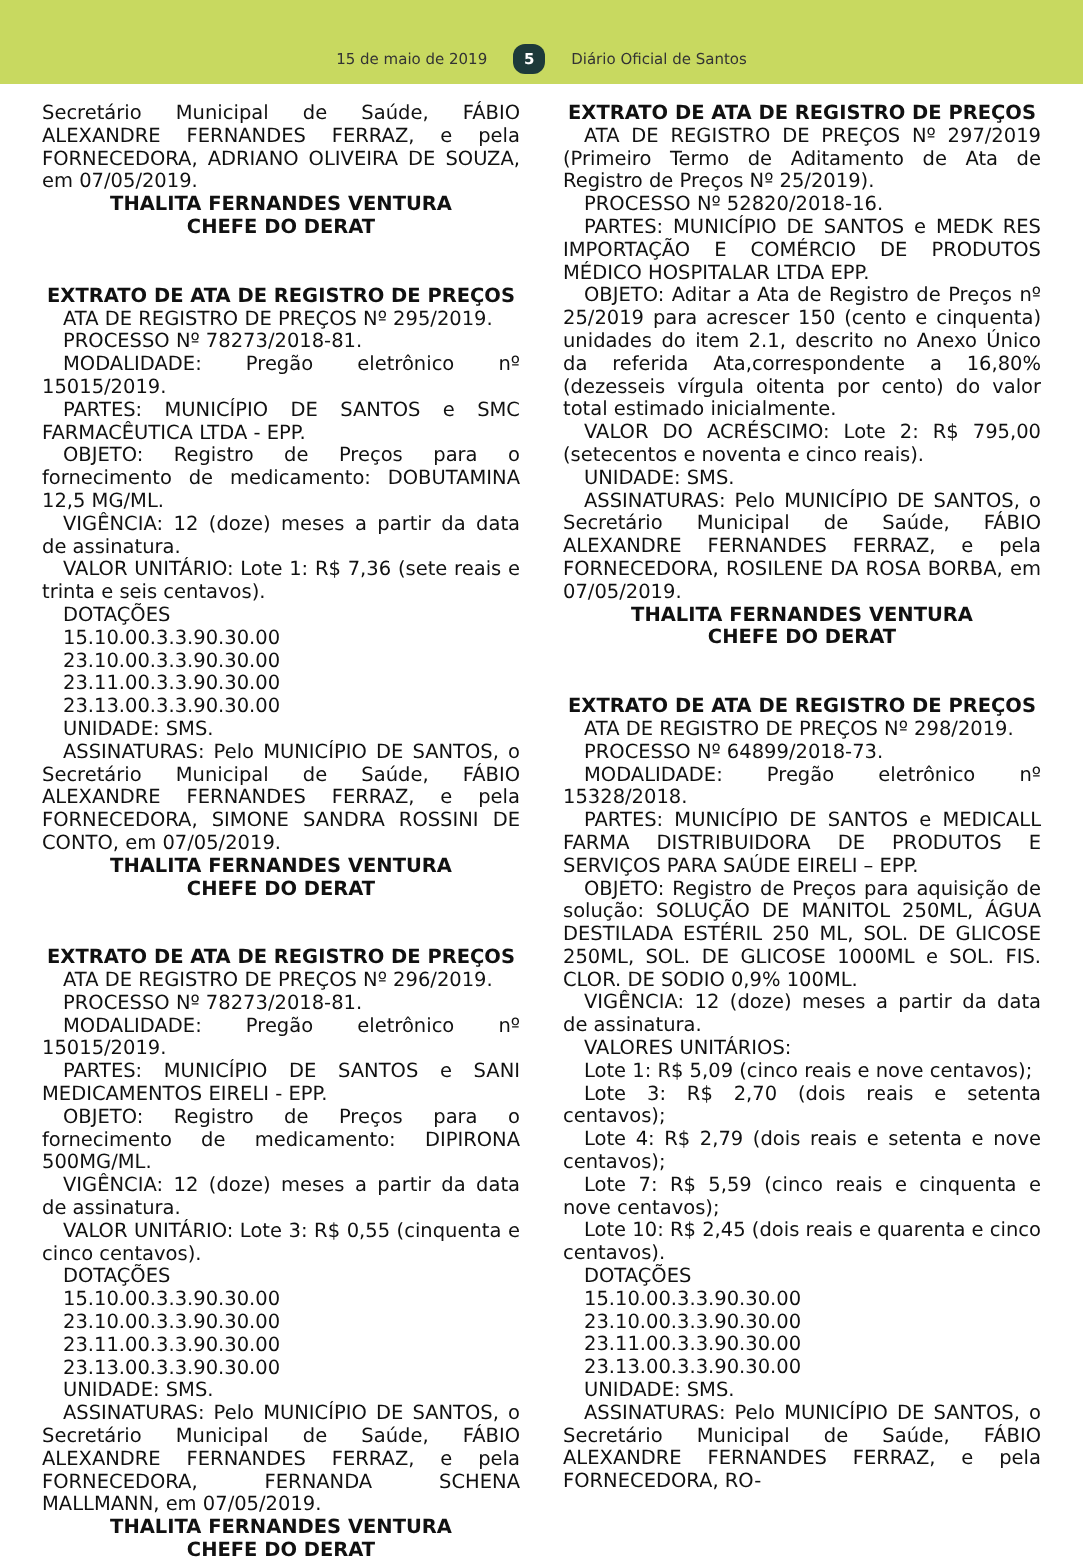15 de maio de 2019 5 Diário Oficial de Santos
Secretário Municipal de Saúde, FÁBIO ALEXANDRE FERNANDES FERRAZ, e pela FORNECEDORA, ADRIANO OLIVEIRA DE SOUZA, em 07/05/2019.
THALITA FERNANDES VENTURA
CHEFE DO DERAT
EXTRATO DE ATA DE REGISTRO DE PREÇOS
ATA DE REGISTRO DE PREÇOS Nº 295/2019.
PROCESSO Nº 78273/2018-81.
MODALIDADE: Pregão eletrônico nº 15015/2019.
PARTES: MUNICÍPIO DE SANTOS e SMC FARMACÊUTICA LTDA - EPP.
OBJETO: Registro de Preços para o fornecimento de medicamento: DOBUTAMINA 12,5 MG/ML.
VIGÊNCIA: 12 (doze) meses a partir da data de assinatura.
VALOR UNITÁRIO: Lote 1: R$ 7,36 (sete reais e trinta e seis centavos).
DOTAÇÕES
15.10.00.3.3.90.30.00
23.10.00.3.3.90.30.00
23.11.00.3.3.90.30.00
23.13.00.3.3.90.30.00
UNIDADE: SMS.
ASSINATURAS: Pelo MUNICÍPIO DE SANTOS, o Secretário Municipal de Saúde, FÁBIO ALEXANDRE FERNANDES FERRAZ, e pela FORNECEDORA, SIMONE SANDRA ROSSINI DE CONTO, em 07/05/2019.
THALITA FERNANDES VENTURA
CHEFE DO DERAT
EXTRATO DE ATA DE REGISTRO DE PREÇOS
ATA DE REGISTRO DE PREÇOS Nº 296/2019.
PROCESSO Nº 78273/2018-81.
MODALIDADE: Pregão eletrônico nº 15015/2019.
PARTES: MUNICÍPIO DE SANTOS e SANI MEDICAMENTOS EIRELI - EPP.
OBJETO: Registro de Preços para o fornecimento de medicamento: DIPIRONA 500MG/ML.
VIGÊNCIA: 12 (doze) meses a partir da data de assinatura.
VALOR UNITÁRIO: Lote 3: R$ 0,55 (cinquenta e cinco centavos).
DOTAÇÕES
15.10.00.3.3.90.30.00
23.10.00.3.3.90.30.00
23.11.00.3.3.90.30.00
23.13.00.3.3.90.30.00
UNIDADE: SMS.
ASSINATURAS: Pelo MUNICÍPIO DE SANTOS, o Secretário Municipal de Saúde, FÁBIO ALEXANDRE FERNANDES FERRAZ, e pela FORNECEDORA, FERNANDA SCHENA MALLMANN, em 07/05/2019.
THALITA FERNANDES VENTURA
CHEFE DO DERAT
EXTRATO DE ATA DE REGISTRO DE PREÇOS
ATA DE REGISTRO DE PREÇOS Nº 297/2019 (Primeiro Termo de Aditamento de Ata de Registro de Preços Nº 25/2019).
PROCESSO Nº 52820/2018-16.
PARTES: MUNICÍPIO DE SANTOS e MEDK RES IMPORTAÇÃO E COMÉRCIO DE PRODUTOS MÉDICO HOSPITALAR LTDA EPP.
OBJETO: Aditar a Ata de Registro de Preços nº 25/2019 para acrescer 150 (cento e cinquenta) unidades do item 2.1, descrito no Anexo Único da referida Ata,correspondente a 16,80% (dezesseis vírgula oitenta por cento) do valor total estimado inicialmente.
VALOR DO ACRÉSCIMO: Lote 2: R$ 795,00 (setecentos e noventa e cinco reais).
UNIDADE: SMS.
ASSINATURAS: Pelo MUNICÍPIO DE SANTOS, o Secretário Municipal de Saúde, FÁBIO ALEXANDRE FERNANDES FERRAZ, e pela FORNECEDORA, ROSILENE DA ROSA BORBA, em 07/05/2019.
THALITA FERNANDES VENTURA
CHEFE DO DERAT
EXTRATO DE ATA DE REGISTRO DE PREÇOS
ATA DE REGISTRO DE PREÇOS Nº 298/2019.
PROCESSO Nº 64899/2018-73.
MODALIDADE: Pregão eletrônico nº 15328/2018.
PARTES: MUNICÍPIO DE SANTOS e MEDICALL FARMA DISTRIBUIDORA DE PRODUTOS E SERVIÇOS PARA SAÚDE EIRELI – EPP.
OBJETO: Registro de Preços para aquisição de solução: SOLUÇÃO DE MANITOL 250ML, ÁGUA DESTILADA ESTÉRIL 250 ML, SOL. DE GLICOSE 250ML, SOL. DE GLICOSE 1000ML e SOL. FIS. CLOR. DE SODIO 0,9% 100ML.
VIGÊNCIA: 12 (doze) meses a partir da data de assinatura.
VALORES UNITÁRIOS:
Lote 1: R$ 5,09 (cinco reais e nove centavos);
Lote 3: R$ 2,70 (dois reais e setenta centavos);
Lote 4: R$ 2,79 (dois reais e setenta e nove centavos);
Lote 7: R$ 5,59 (cinco reais e cinquenta e nove centavos);
Lote 10: R$ 2,45 (dois reais e quarenta e cinco centavos).
DOTAÇÕES
15.10.00.3.3.90.30.00
23.10.00.3.3.90.30.00
23.11.00.3.3.90.30.00
23.13.00.3.3.90.30.00
UNIDADE: SMS.
ASSINATURAS: Pelo MUNICÍPIO DE SANTOS, o Secretário Municipal de Saúde, FÁBIO ALEXANDRE FERNANDES FERRAZ, e pela FORNECEDORA, RO-